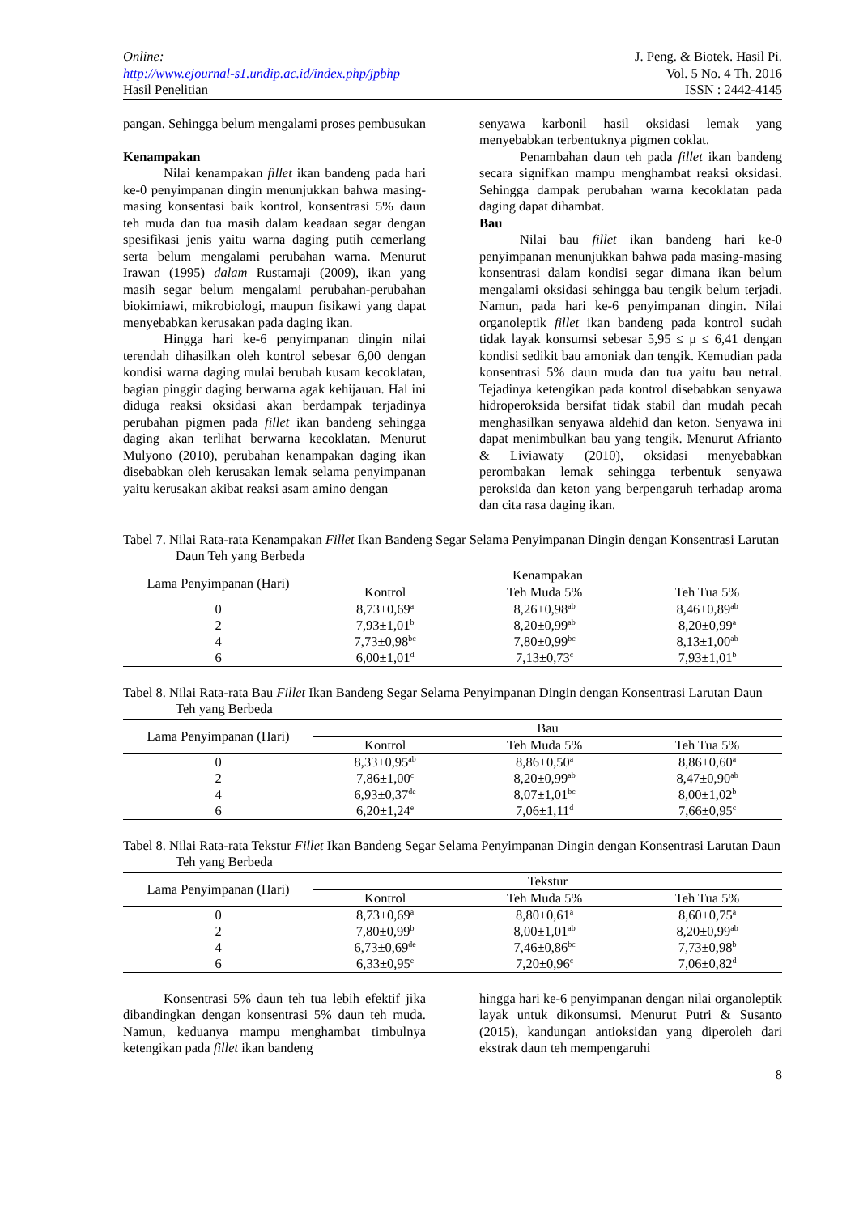Online:
http://www.ejournal-s1.undip.ac.id/index.php/jpbhp
Hasil Penelitian
J. Peng. & Biotek. Hasil Pi.
Vol. 5 No. 4 Th. 2016
ISSN : 2442-4145
pangan. Sehingga belum mengalami proses pembusukan
Kenampakan
Nilai kenampakan fillet ikan bandeng pada hari ke-0 penyimpanan dingin menunjukkan bahwa masing-masing konsentasi baik kontrol, konsentrasi 5% daun teh muda dan tua masih dalam keadaan segar dengan spesifikasi jenis yaitu warna daging putih cemerlang serta belum mengalami perubahan warna. Menurut Irawan (1995) dalam Rustamaji (2009), ikan yang masih segar belum mengalami perubahan-perubahan biokimiawi, mikrobiologi, maupun fisikawi yang dapat menyebabkan kerusakan pada daging ikan.
Hingga hari ke-6 penyimpanan dingin nilai terendah dihasilkan oleh kontrol sebesar 6,00 dengan kondisi warna daging mulai berubah kusam kecoklatan, bagian pinggir daging berwarna agak kehijauan. Hal ini diduga reaksi oksidasi akan berdampak terjadinya perubahan pigmen pada fillet ikan bandeng sehingga daging akan terlihat berwarna kecoklatan. Menurut Mulyono (2010), perubahan kenampakan daging ikan disebabkan oleh kerusakan lemak selama penyimpanan yaitu kerusakan akibat reaksi asam amino dengan
senyawa karbonil hasil oksidasi lemak yang menyebabkan terbentuknya pigmen coklat.
Penambahan daun teh pada fillet ikan bandeng secara signifkan mampu menghambat reaksi oksidasi. Sehingga dampak perubahan warna kecoklatan pada daging dapat dihambat.
Bau
Nilai bau fillet ikan bandeng hari ke-0 penyimpanan menunjukkan bahwa pada masing-masing konsentrasi dalam kondisi segar dimana ikan belum mengalami oksidasi sehingga bau tengik belum terjadi. Namun, pada hari ke-6 penyimpanan dingin. Nilai organoleptik fillet ikan bandeng pada kontrol sudah tidak layak konsumsi sebesar 5,95 ≤ μ ≤ 6,41 dengan kondisi sedikit bau amoniak dan tengik. Kemudian pada konsentrasi 5% daun muda dan tua yaitu bau netral. Tejadinya ketengikan pada kontrol disebabkan senyawa hidroperoksida bersifat tidak stabil dan mudah pecah menghasilkan senyawa aldehid dan keton. Senyawa ini dapat menimbulkan bau yang tengik. Menurut Afrianto & Liviawaty (2010), oksidasi menyebabkan perombakan lemak sehingga terbentuk senyawa peroksida dan keton yang berpengaruh terhadap aroma dan cita rasa daging ikan.
Tabel 7. Nilai Rata-rata Kenampakan Fillet Ikan Bandeng Segar Selama Penyimpanan Dingin dengan Konsentrasi Larutan Daun Teh yang Berbeda
| Lama Penyimpanan (Hari) | Kenampakan | | |
| --- | --- | --- | --- |
| | Kontrol | Teh Muda 5% | Teh Tua 5% |
| 0 | 8,73±0,69<sup>a</sup> | 8,26±0,98<sup>ab</sup> | 8,46±0,89<sup>ab</sup> |
| 2 | 7,93±1,01<sup>b</sup> | 8,20±0,99<sup>ab</sup> | 8,20±0,99<sup>a</sup> |
| 4 | 7,73±0,98<sup>bc</sup> | 7,80±0,99<sup>bc</sup> | 8,13±1,00<sup>ab</sup> |
| 6 | 6,00±1,01<sup>d</sup> | 7,13±0,73<sup>c</sup> | 7,93±1,01<sup>b</sup> |
Tabel 8. Nilai Rata-rata Bau Fillet Ikan Bandeng Segar Selama Penyimpanan Dingin dengan Konsentrasi Larutan Daun Teh yang Berbeda
| Lama Penyimpanan (Hari) | Bau | | |
| --- | --- | --- | --- |
| | Kontrol | Teh Muda 5% | Teh Tua 5% |
| 0 | 8,33±0,95<sup>ab</sup> | 8,86±0,50<sup>a</sup> | 8,86±0,60<sup>a</sup> |
| 2 | 7,86±1,00<sup>c</sup> | 8,20±0,99<sup>ab</sup> | 8,47±0,90<sup>ab</sup> |
| 4 | 6,93±0,37<sup>de</sup> | 8,07±1,01<sup>bc</sup> | 8,00±1,02<sup>b</sup> |
| 6 | 6,20±1,24<sup>e</sup> | 7,06±1,11<sup>d</sup> | 7,66±0,95<sup>c</sup> |
Tabel 8. Nilai Rata-rata Tekstur Fillet Ikan Bandeng Segar Selama Penyimpanan Dingin dengan Konsentrasi Larutan Daun Teh yang Berbeda
| Lama Penyimpanan (Hari) | Tekstur | | |
| --- | --- | --- | --- |
| | Kontrol | Teh Muda 5% | Teh Tua 5% |
| 0 | 8,73±0,69<sup>a</sup> | 8,80±0,61<sup>a</sup> | 8,60±0,75<sup>a</sup> |
| 2 | 7,80±0,99<sup>b</sup> | 8,00±1,01<sup>ab</sup> | 8,20±0,99<sup>ab</sup> |
| 4 | 6,73±0,69<sup>de</sup> | 7,46±0,86<sup>bc</sup> | 7,73±0,98<sup>b</sup> |
| 6 | 6,33±0,95<sup>e</sup> | 7,20±0,96<sup>c</sup> | 7,06±0,82<sup>d</sup> |
Konsentrasi 5% daun teh tua lebih efektif jika dibandingkan dengan konsentrasi 5% daun teh muda. Namun, keduanya mampu menghambat timbulnya ketengikan pada fillet ikan bandeng
hingga hari ke-6 penyimpanan dengan nilai organoleptik layak untuk dikonsumsi. Menurut Putri & Susanto (2015), kandungan antioksidan yang diperoleh dari ekstrak daun teh mempengaruhi
8